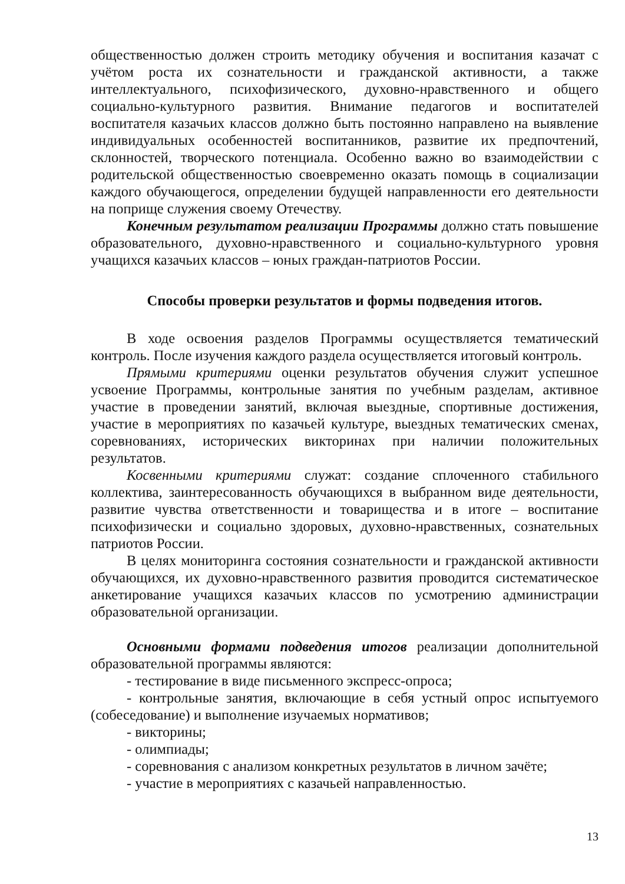общественностью должен строить методику обучения и воспитания казачат с учётом роста их сознательности и гражданской активности, а также интеллектуального, психофизического, духовно-нравственного и общего социально-культурного развития. Внимание педагогов и воспитателей воспитателя казачьих классов должно быть постоянно направлено на выявление индивидуальных особенностей воспитанников, развитие их предпочтений, склонностей, творческого потенциала. Особенно важно во взаимодействии с родительской общественностью своевременно оказать помощь в социализации каждого обучающегося, определении будущей направленности его деятельности на поприще служения своему Отечеству.
Конечным результатом реализации Программы должно стать повышение образовательного, духовно-нравственного и социально-культурного уровня учащихся казачьих классов – юных граждан-патриотов России.
Способы проверки результатов и формы подведения итогов.
В ходе освоения разделов Программы осуществляется тематический контроль. После изучения каждого раздела осуществляется итоговый контроль.
Прямыми критериями оценки результатов обучения служит успешное усвоение Программы, контрольные занятия по учебным разделам, активное участие в проведении занятий, включая выездные, спортивные достижения, участие в мероприятиях по казачьей культуре, выездных тематических сменах, соревнованиях, исторических викторинах при наличии положительных результатов.
Косвенными критериями служат: создание сплоченного стабильного коллектива, заинтересованность обучающихся в выбранном виде деятельности, развитие чувства ответственности и товарищества и в итоге – воспитание психофизически и социально здоровых, духовно-нравственных, сознательных патриотов России.
В целях мониторинга состояния сознательности и гражданской активности обучающихся, их духовно-нравственного развития проводится систематическое анкетирование учащихся казачьих классов по усмотрению администрации образовательной организации.
Основными формами подведения итогов реализации дополнительной образовательной программы являются:
- тестирование в виде письменного экспресс-опроса;
- контрольные занятия, включающие в себя устный опрос испытуемого (собеседование) и выполнение изучаемых нормативов;
- викторины;
- олимпиады;
- соревнования с анализом конкретных результатов в личном зачёте;
- участие в мероприятиях с казачьей направленностью.
13